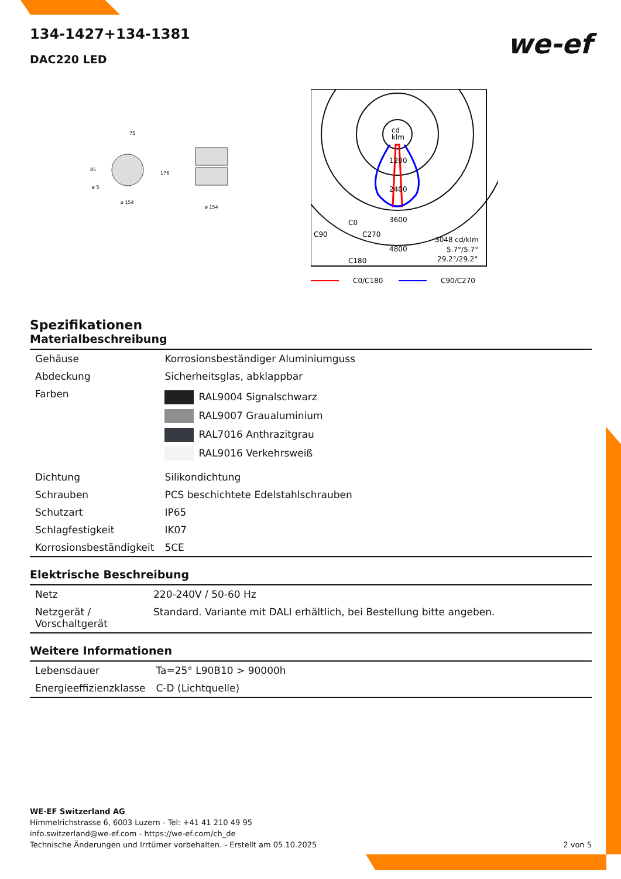134-1427+134-1381
we-ef
DAC220 LED
75
85
ø 5
ø 154
176
ø 154
cd
klm
1200
2400
3600
4800
C0
C90
C270
C180
3048 cd/klm
5.7°/5.7°
29.2°/29.2°
C0/C180
C90/C270
Spezifikationen
Materialbeschreibung
| Gehäuse | Korrosionsbeständiger Aluminiumguss |
| Abdeckung | Sicherheitsglas, abklappbar |
| Farben | RAL9004 Signalschwarz RAL9007 Graualuminium RAL7016 Anthrazitgrau RAL9016 Verkehrsweiß |
| Dichtung | Silikondichtung |
| Schrauben | PCS beschichtete Edelstahlschrauben |
| Schutzart | IP65 |
| Schlagfestigkeit | IK07 |
| Korrosionsbeständigkeit | 5CE |
Elektrische Beschreibung
| Netz | 220-240V / 50-60 Hz |
| Netzgerät / Vorschaltgerät | Standard. Variante mit DALI erhältlich, bei Bestellung bitte angeben. |
Weitere Informationen
| Lebensdauer | Ta=25° L90B10 > 90000h |
| Energieeffizienzklasse | C-D (Lichtquelle) |
WE-EF Switzerland AG
Himmelrichstrasse 6, 6003 Luzern - Tel: +41 41 210 49 95
info.switzerland@we-ef.com - https://we-ef.com/ch_de
Technische Änderungen und Irrtümer vorbehalten. - Erstellt am 05.10.2025 2 von 5